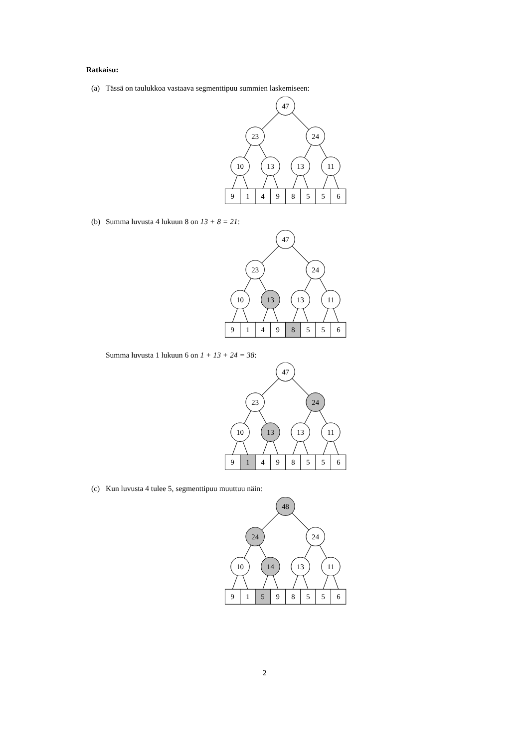Ratkaisu:
(a) Tässä on taulukkoa vastaava segmenttipuu summien laskemiseen:
47
23
24
10
13
13
11
9
1
4
9
8
5
5
6
(b) Summa luvusta 4 lukuun 8 on 13 + 8 = 21:
47
23
24
10
13
13
11
9
1
4
9
8
5
5
6
Summa luvusta 1 lukuun 6 on 1 + 13 + 24 = 38:
47
23
24
10
13
13
11
9
1
4
9
8
5
5
6
(c) Kun luvusta 4 tulee 5, segmenttipuu muuttuu näin:
48
24
24
10
14
13
11
9
1
5
9
8
5
5
6
2